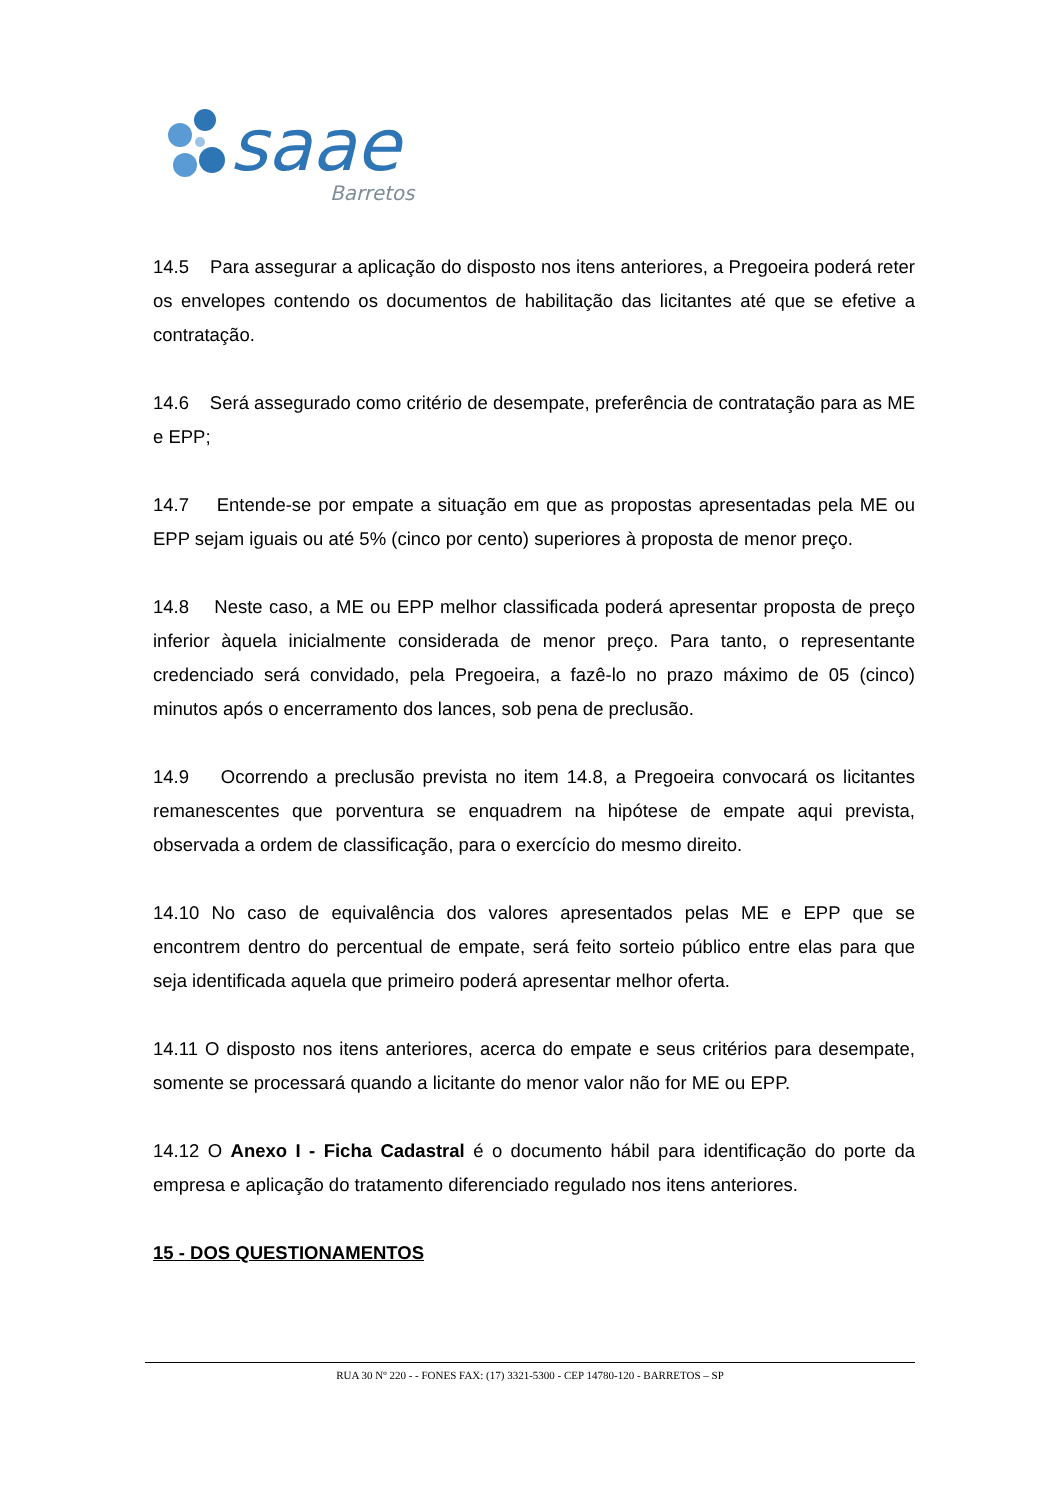saae
Barretos
14.5 Para assegurar a aplicação do disposto nos itens anteriores, a Pregoeira poderá reter os envelopes contendo os documentos de habilitação das licitantes até que se efetive a contratação.
14.6 Será assegurado como critério de desempate, preferência de contratação para as ME e EPP;
14.7 Entende-se por empate a situação em que as propostas apresentadas pela ME ou EPP sejam iguais ou até 5% (cinco por cento) superiores à proposta de menor preço.
14.8 Neste caso, a ME ou EPP melhor classificada poderá apresentar proposta de preço inferior àquela inicialmente considerada de menor preço. Para tanto, o representante credenciado será convidado, pela Pregoeira, a fazê-lo no prazo máximo de 05 (cinco) minutos após o encerramento dos lances, sob pena de preclusão.
14.9 Ocorrendo a preclusão prevista no item 14.8, a Pregoeira convocará os licitantes remanescentes que porventura se enquadrem na hipótese de empate aqui prevista, observada a ordem de classificação, para o exercício do mesmo direito.
14.10 No caso de equivalência dos valores apresentados pelas ME e EPP que se encontrem dentro do percentual de empate, será feito sorteio público entre elas para que seja identificada aquela que primeiro poderá apresentar melhor oferta.
14.11 O disposto nos itens anteriores, acerca do empate e seus critérios para desempate, somente se processará quando a licitante do menor valor não for ME ou EPP.
14.12 O Anexo I - Ficha Cadastral é o documento hábil para identificação do porte da empresa e aplicação do tratamento diferenciado regulado nos itens anteriores.
15 - DOS QUESTIONAMENTOS
RUA 30 Nº 220 - - FONES FAX: (17) 3321-5300 - CEP 14780-120 - BARRETOS – SP